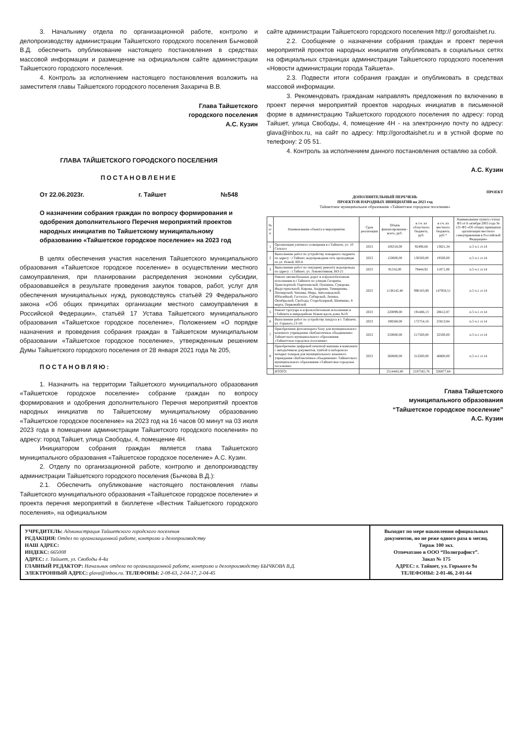3. Начальнику отдела по организационной работе, контролю и делопроизводству администрации Тайшетского городского поселения Бычковой В.Д. обеспечить опубликование настоящего постановления в средствах массовой информации и размещение на официальном сайте администрации Тайшетского городского поселения.
4. Контроль за исполнением настоящего постановления возложить на заместителя главы Тайшетского городского поселения Захарича В.В.
Глава Тайшетского
городского поселения
А.С. Кузин
ГЛАВА ТАЙШЕТСКОГО ГОРОДСКОГО ПОСЕЛЕНИЯ
ПОСТАНОВЛЕНИЕ
От 22.06.2023г. г. Тайшет №548
О назначении собрания граждан по вопросу формирования и одобрения дополнительного Перечня мероприятий проектов народных инициатив по Тайшетскому муниципальному образованию «Тайшетское городское поселение» на 2023 год
В целях обеспечения участия населения Тайшетского муниципального образования «Тайшетское городское поселение» в осуществлении местного самоуправления, при планировании распределения экономии субсидии, образовавшейся в результате проведения закупок товаров, работ, услуг для обеспечения муниципальных нужд, руководствуясь статьёй 29 Федерального закона «Об общих принципах организации местного самоуправления в Российской Федерации», статьёй 17 Устава Тайшетского муниципального образования «Тайшетское городское поселение», Положением «О порядке назначения и проведения собрания граждан в Тайшетском муниципальном образовании «Тайшетское городское поселение», утвержденным решением Думы Тайшетского городского поселения от 28 января 2021 года № 205,
ПОСТАНОВЛЯЮ:
1. Назначить на территории Тайшетского муниципального образования «Тайшетское городское поселение» собрание граждан по вопросу формирования и одобрения дополнительного Перечня мероприятий проектов народных инициатив по Тайшетскому муниципальному образованию «Тайшетское городское поселение» на 2023 год на 16 часов 00 минут на 03 июля 2023 года в помещении администрации Тайшетского городского поселения» по адресу: город Тайшет, улица Свободы, 4, помещение 4Н.
Инициатором собрания граждан является глава Тайшетского муниципального образования «Тайшетское городское поселение» А.С. Кузин.
2. Отделу по организационной работе, контролю и делопроизводству администрации Тайшетского городского поселения (Бычкова В.Д.):
2.1. Обеспечить опубликование настоящего постановления главы Тайшетского муниципального образования «Тайшетское городское поселение» и проекта перечня мероприятий в бюллетене «Вестник Тайшетского городского поселения», на официальном
сайте администрации Тайшетского городского поселения http:// gorodtaishet.ru.
2.2. Сообщение о назначении собрания граждан и проект перечня мероприятий проектов народных инициатив опубликовать в социальных сетях на официальных страницах администрации Тайшетского городского поселения «Новости администрации города Тайшета».
2.3. Подвести итоги собрания граждан и опубликовать в средствах массовой информации.
3. Рекомендовать гражданам направлять предложения по включению в проект перечня мероприятий проектов народных инициатив в письменной форме в администрацию Тайшетского городского поселения по адресу: город Тайшет, улица Свободы, 4, помещение 4Н - на электронную почту по адресу: glava@inbox.ru, на сайт по адресу: http://gorodtaishet.ru и в устной форме по телефону: 2 05 51.
4. Контроль за исполнением данного постановления оставляю за собой.
А.С. Кузин
ПРОЕКТ
ДОПОЛНИТЕЛЬНЫЙ ПЕРЕЧЕНЬ
ПРОЕКТОВ НАРОДНЫХ ИНИЦИАТИВ на 2023 год
Тайшетское муниципальное образование «Тайшетское городское поселение»
| № п/п | Наименование объекта и мероприятия | Срок реализации | Объём финансирования - всего, руб. | в т.ч. из областного бюджета, руб. | в т.ч. из местного бюджета, руб.* | Наименование пункта статьи ФЗ от 6 октября 2003 года № 131-ФЗ «Об общих принципах организации местного самоуправления в Российской Федерации» |
| --- | --- | --- | --- | --- | --- | --- |
| 1 | Организация уличного освещения в г.Тайшете, ул. 10 Сельхоз | 2023 | 106318,00 | 92496,66 | 13821,34 | п.5 ч.1 ст.14 |
| 2 | Выполнение работ по устройству пожарного гидранта по адресу : г.Тайшет, водопроводная сеть проходящая по ул. Новой, ВП-6 | 2023 | 150000,00 | 130500,00 | 19500,00 | п.5 ч.1 ст.14 |
| 3 | Выполнение работ по текущему ремонту водопровода по адресу : г.Тайшет, ул. Локомотивная, ВП-21 | 2023 | 91316,00 | 79444,92 | 11871,08 | п.5 ч.1 ст.14 |
| 4 | Ремонт автомобильных дорог в асфальтобетонном исполнении в г.Тайшете по улицам Гагарина, Транспортной, Партизанской, Пушкина, Суворова, Индустриальной, Кирова, Андреева, Тимирязева, Пионерской, Чапаева, Мира, Автозаводской, Юбилейной, Гастелло, Сибирской, Ленина, Октябрьской, Свободы, Старобазарной, Шевченко, 8 марта, Первомайской | 2023 | 1138142,40 | 990183,89 | 147958,51 | п.5 ч.1 ст.14 |
| 5 | Ремонт тротуара в асфальтобетонном исполнении в г.Тайшете в микрорайоне Новом вдоль дома №19 | 2023 | 220099,00 | 191486,13 | 28612,87 | п.5 ч.1 ст.14 |
| 6 | Выполнение работ по устройству пандуса в г. Тайшете, ул. Горького,13-1Н | 2023 | 198568,00 | 172754,16 | 25813,84 | п.5 ч.1 ст.14 |
| 7 | Приобретение фотоаппарата Sony для муниципального казенного учреждения «Библиотечное объединение» Тайшетского муниципального образования «Тайшетское городское поселение» | 2023 | 250000,00 | 217500,00 | 32500,00 | п.5 ч.1 ст.14 |
| 8 | Приобретение цифровой печатной машины в комплекте с автодатчиком документов, тумбой и набором из четырех тонеров для муниципального казенного учреждения «Библиотечное объединение» Тайшетского муниципального образования «Тайшетское городское поселение» | 2023 | 360000,00 | 313200,00 | 46800,00 | п.5 ч.1 ст.14 |
| | ИТОГО: | | 2514443,40 | 2187565,76 | 326877,64 | |
Глава Тайшетского
муниципального образования
“Тайшетское городское поселение”
А.С. Кузин
УЧРЕДИТЕЛЬ: Администрация Тайшетского городского поселения
РЕДАКЦИЯ: Отдел по организационной работе, контролю и делопроизводству
НАШ АДРЕС:
ИНДЕКС: 665008
АДРЕС: г. Тайшет, ул. Свободы 4-4а
ГЛАВНЫЙ РЕДАКТОР: Начальник отдела по организационной работе, контролю и делопроизводству БЫЧКОВА В.Д.
ЭЛЕКТРОННЫЙ АДРЕС: glava@inbox.ru. ТЕЛЕФОНЫ: 2-08-63, 2-04-17, 2-04-45
Выходит по мере накопления официальных документов, но не реже одного раза в месяц.
Тираж 100 экз.
Отпечатано в ООО “Полиграфист”.
Заказ № 175
АДРЕС: г. Тайшет, ул. Горького 9а
ТЕЛЕФОНЫ: 2-01-46, 2-01-64